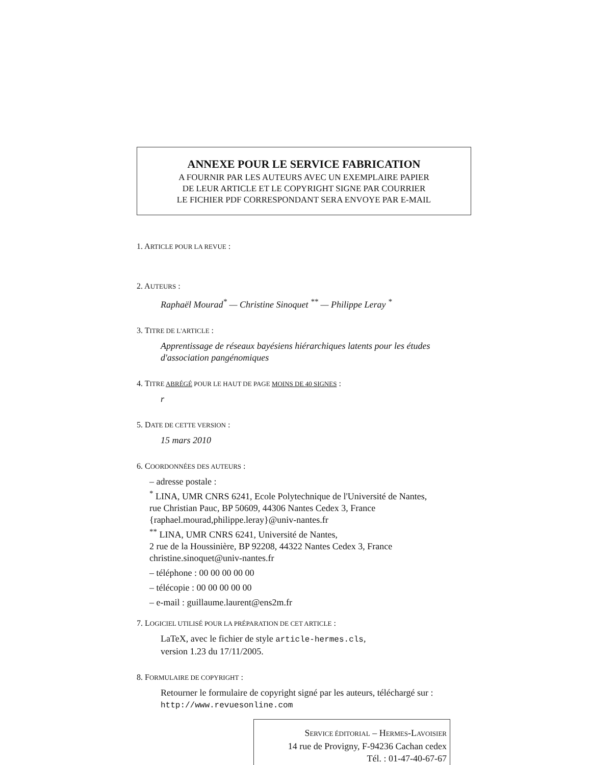ANNEXE POUR LE SERVICE FABRICATION
A FOURNIR PAR LES AUTEURS AVEC UN EXEMPLAIRE PAPIER
DE LEUR ARTICLE ET LE COPYRIGHT SIGNE PAR COURRIER
LE FICHIER PDF CORRESPONDANT SERA ENVOYE PAR E-MAIL
1. ARTICLE POUR LA REVUE :
2. AUTEURS :
Raphaël Mourad<sup>*</sup> — Christine Sinoquet <sup>**</sup> — Philippe Leray <sup>*</sup>
3. TITRE DE L'ARTICLE :
Apprentissage de réseaux bayésiens hiérarchiques latents pour les études d'association pangénomiques
4. TITRE ABRÉGÉ POUR LE HAUT DE PAGE MOINS DE 40 SIGNES :
r
5. DATE DE CETTE VERSION :
15 mars 2010
6. COORDONNÉES DES AUTEURS :
– adresse postale :
<sup>*</sup> LINA, UMR CNRS 6241, Ecole Polytechnique de l'Université de Nantes,
rue Christian Pauc, BP 50609, 44306 Nantes Cedex 3, France
{raphael.mourad,philippe.leray}@univ-nantes.fr
<sup>**</sup> LINA, UMR CNRS 6241, Université de Nantes,
2 rue de la Houssinière, BP 92208, 44322 Nantes Cedex 3, France
christine.sinoquet@univ-nantes.fr
– téléphone : 00 00 00 00 00
– télécopie : 00 00 00 00 00
– e-mail : guillaume.laurent@ens2m.fr
7. LOGICIEL UTILISÉ POUR LA PRÉPARATION DE CET ARTICLE :
LaTeX, avec le fichier de style article-hermes.cls,
version 1.23 du 17/11/2005.
8. FORMULAIRE DE COPYRIGHT :
Retourner le formulaire de copyright signé par les auteurs, téléchargé sur :
http://www.revuesonline.com
SERVICE ÉDITORIAL – HERMES-LAVOISIER
14 rue de Provigny, F-94236 Cachan cedex
Tél. : 01-47-40-67-67